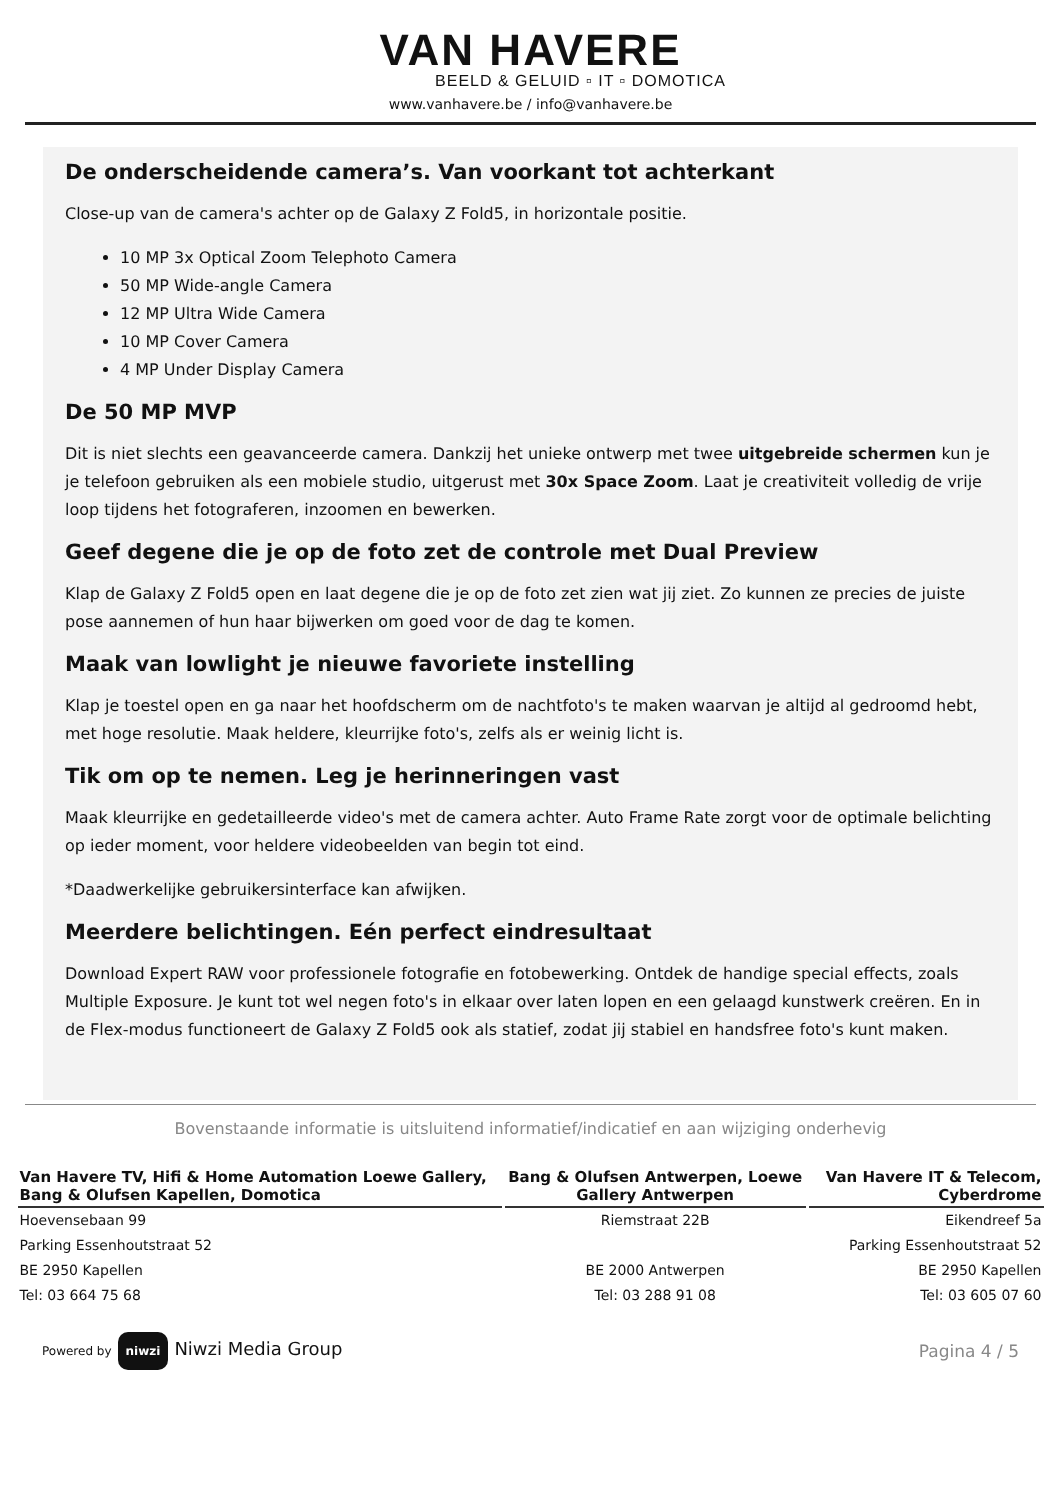VAN HAVERE
BEELD & GELUID ▫ IT ▫ DOMOTICA
www.vanhavere.be / info@vanhavere.be
De onderscheidende camera’s. Van voorkant tot achterkant
Close-up van de camera's achter op de Galaxy Z Fold5, in horizontale positie.
10 MP 3x Optical Zoom Telephoto Camera
50 MP Wide-angle Camera
12 MP Ultra Wide Camera
10 MP Cover Camera
4 MP Under Display Camera
De 50 MP MVP
Dit is niet slechts een geavanceerde camera. Dankzij het unieke ontwerp met twee uitgebreide schermen kun je je telefoon gebruiken als een mobiele studio, uitgerust met 30x Space Zoom. Laat je creativiteit volledig de vrije loop tijdens het fotograferen, inzoomen en bewerken.
Geef degene die je op de foto zet de controle met Dual Preview
Klap de Galaxy Z Fold5 open en laat degene die je op de foto zet zien wat jij ziet. Zo kunnen ze precies de juiste pose aannemen of hun haar bijwerken om goed voor de dag te komen.
Maak van lowlight je nieuwe favoriete instelling
Klap je toestel open en ga naar het hoofdscherm om de nachtfoto's te maken waarvan je altijd al gedroomd hebt, met hoge resolutie. Maak heldere, kleurrijke foto's, zelfs als er weinig licht is.
Tik om op te nemen. Leg je herinneringen vast
Maak kleurrijke en gedetailleerde video's met de camera achter. Auto Frame Rate zorgt voor de optimale belichting op ieder moment, voor heldere videobeelden van begin tot eind.
*Daadwerkelijke gebruikersinterface kan afwijken.
Meerdere belichtingen. Eén perfect eindresultaat
Download Expert RAW voor professionele fotografie en fotobewerking. Ontdek de handige special effects, zoals Multiple Exposure. Je kunt tot wel negen foto's in elkaar over laten lopen en een gelaagd kunstwerk creëren. En in de Flex-modus functioneert de Galaxy Z Fold5 ook als statief, zodat jij stabiel en handsfree foto's kunt maken.
Bovenstaande informatie is uitsluitend informatief/indicatief en aan wijziging onderhevig
| Van Havere TV, Hifi & Home Automation Loewe Gallery, Bang & Olufsen Kapellen, Domotica | Bang & Olufsen Antwerpen, Loewe Gallery Antwerpen | Van Havere IT & Telecom, Cyberdrome |
| --- | --- | --- |
| Hoevensebaan 99 | Riemstraat 22B | Eikendreef 5a |
| Parking Essenhoutstraat 52 | | Parking Essenhoutstraat 52 |
| BE 2950 Kapellen | BE 2000 Antwerpen | BE 2950 Kapellen |
| Tel: 03 664 75 68 | Tel: 03 288 91 08 | Tel: 03 605 07 60 |
Powered by niwzi Niwzi Media Group
Pagina 4 / 5